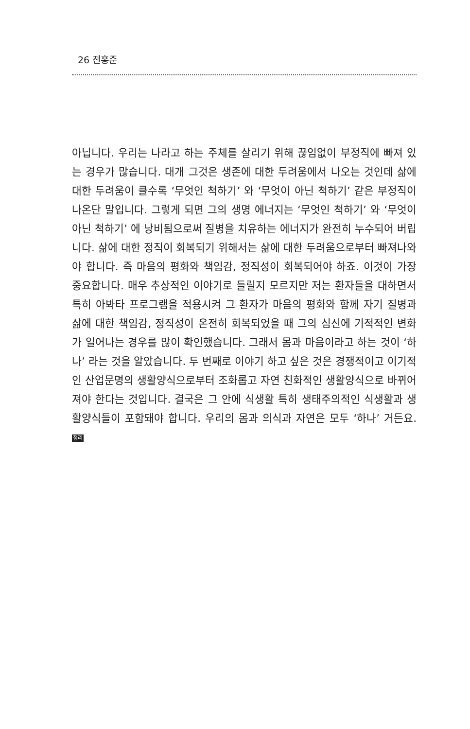26 전홍준
아닙니다. 우리는 나라고 하는 주체를 살리기 위해 끊임없이 부정직에 빠져 있는 경우가 많습니다. 대개 그것은 생존에 대한 두려움에서 나오는 것인데 삶에 대한 두려움이 클수록 ‘무엇인 척하기’ 와 ‘무엇이 아닌 척하기’ 같은 부정직이 나온단 말입니다. 그렇게 되면 그의 생명 에너지는 ‘무엇인 척하기’ 와 ‘무엇이 아닌 척하기’ 에 낭비됨으로써 질병을 치유하는 에너지가 완전히 누수되어 버립니다. 삶에 대한 정직이 회복되기 위해서는 삶에 대한 두려움으로부터 빠져나와야 합니다. 즉 마음의 평화와 책임감, 정직성이 회복되어야 하죠. 이것이 가장 중요합니다. 매우 추상적인 이야기로 들릴지 모르지만 저는 환자들을 대하면서 특히 아봐타 프로그램을 적용시켜 그 환자가 마음의 평화와 함께 자기 질병과 삶에 대한 책임감, 정직성이 온전히 회복되었을 때 그의 심신에 기적적인 변화가 일어나는 경우를 많이 확인했습니다. 그래서 몸과 마음이라고 하는 것이 ‘하나’ 라는 것을 알았습니다. 두 번째로 이야기 하고 싶은 것은 경쟁적이고 이기적인 산업문명의 생활양식으로부터 조화롭고 자연 친화적인 생활양식으로 바뀌어져야 한다는 것입니다. 결국은 그 안에 식생활 특히 생태주의적인 식생활과 생활양식들이 포함돼야 합니다. 우리의 몸과 의식과 자연은 모두 ‘하나’ 거든요. 정리